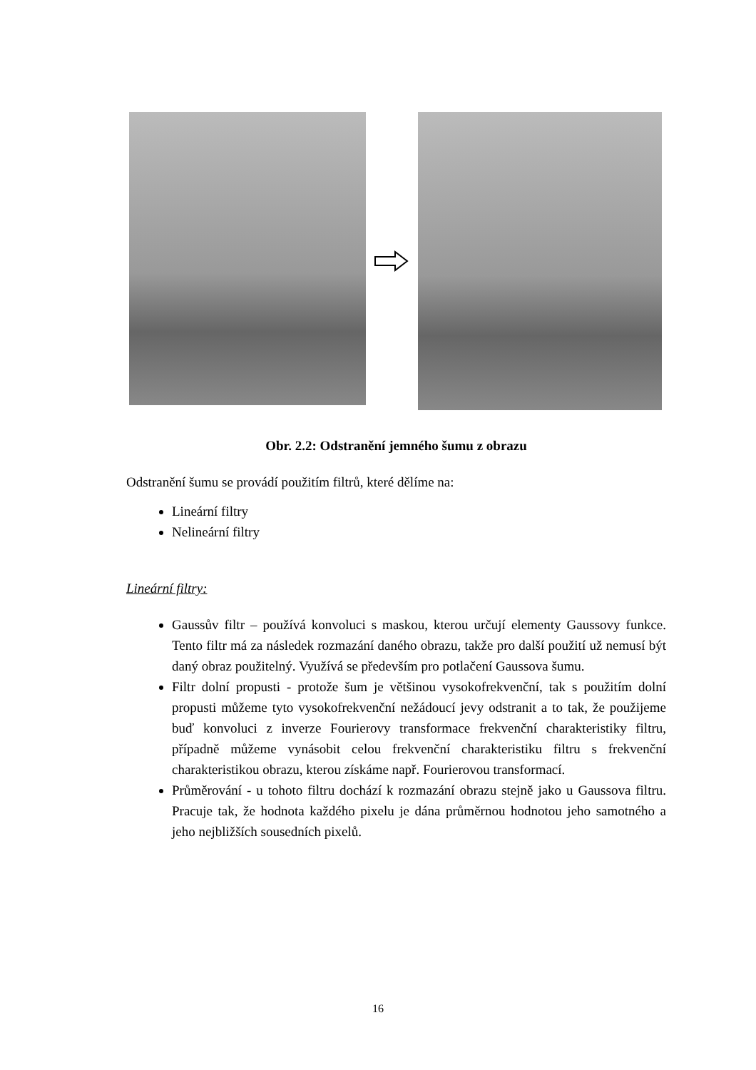Obr. 2.2: Odstranění jemného šumu z obrazu
Odstranění šumu se provádí použitím filtrů, které dělíme na:
Lineární filtry
Nelineární filtry
Lineární filtry:
Gaussův filtr – používá konvoluci s maskou, kterou určují elementy Gaussovy funkce. Tento filtr má za následek rozmazání daného obrazu, takže pro další použití už nemusí být daný obraz použitelný. Využívá se především pro potlačení Gaussova šumu.
Filtr dolní propusti - protože šum je většinou vysokofrekvenční, tak s použitím dolní propusti můžeme tyto vysokofrekvenční nežádoucí jevy odstranit a to tak, že použijeme buď konvoluci z inverze Fourierovy transformace frekvenční charakteristiky filtru, případně můžeme vynásobit celou frekvenční charakteristiku filtru s frekvenční charakteristikou obrazu, kterou získáme např. Fourierovou transformací.
Průměrování - u tohoto filtru dochází k rozmazání obrazu stejně jako u Gaussova filtru. Pracuje tak, že hodnota každého pixelu je dána průměrnou hodnotou jeho samotného a jeho nejbližších sousedních pixelů.
16